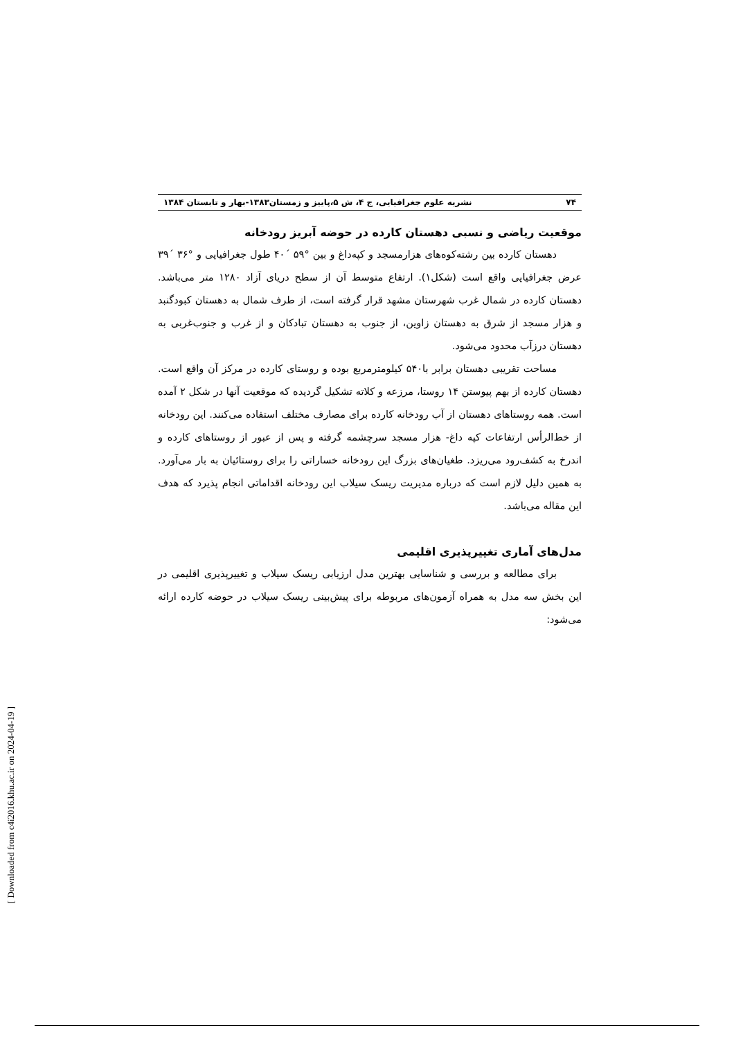۷۴ نشریه علوم جغرافیایی، ج ۴، ش ۵،پاییز و زمستان۱۳۸۳-بهار و تابستان ۱۳۸۴
موقعیت ریاضی و نسبی دهستان کارده در حوضه آبریز رودخانه
دهستان کارده بین رشته‌کوه‌های هزارمسجد و کپه‌داغ و بین °۵۹ ´۴۰ طول جغرافیایی و °۳۶ ´۳۹ عرض جغرافیایی واقع است (شکل۱). ارتفاع متوسط آن از سطح دریای آزاد ۱۲۸۰ متر می‌باشد. دهستان کارده در شمال غرب شهرستان مشهد قرار گرفته است، از طرف شمال به دهستان کبودگنبد و هزار مسجد از شرق به دهستان زاوین، از جنوب به دهستان تبادکان و از غرب و جنوب‌غربی به دهستان درزآب محدود می‌شود.
مساحت تقریبی دهستان برابر با۵۴۰ کیلومترمربع بوده و روستای کارده در مرکز آن واقع است. دهستان کارده از بهم پیوستن ۱۴ روستا، مرزعه و کلاته تشکیل گردیده که موقعیت آنها در شکل ۲ آمده است. همه روستاهای دهستان از آب رودخانه کارده برای مصارف مختلف استفاده می‌کنند. این رودخانه از خط‌الرأس ارتفاعات کپه داغ- هزار مسجد سرچشمه گرفته و پس از عبور از روستاهای کارده و اندرخ به کشف‌رود می‌ریزد. طغیان‌های بزرگ این رودخانه خساراتی را برای روستائیان به بار می‌آورد. به همین دلیل لازم است که درباره مدیریت ریسک سیلاب این رودخانه اقداماتی انجام پذیرد که هدف این مقاله می‌باشد.
مدل‌های آماری تغییرپذیری اقلیمی
برای مطالعه و بررسی و شناسایی بهترین مدل ارزیابی ریسک سیلاب و تغییرپذیری اقلیمی در این بخش سه مدل به همراه آزمون‌های مربوطه برای پیش‌بینی ریسک سیلاب در حوضه کارده ارائه می‌شود:
[ Downloaded from c4i2016.khu.ac.ir on 2024-04-19 ]